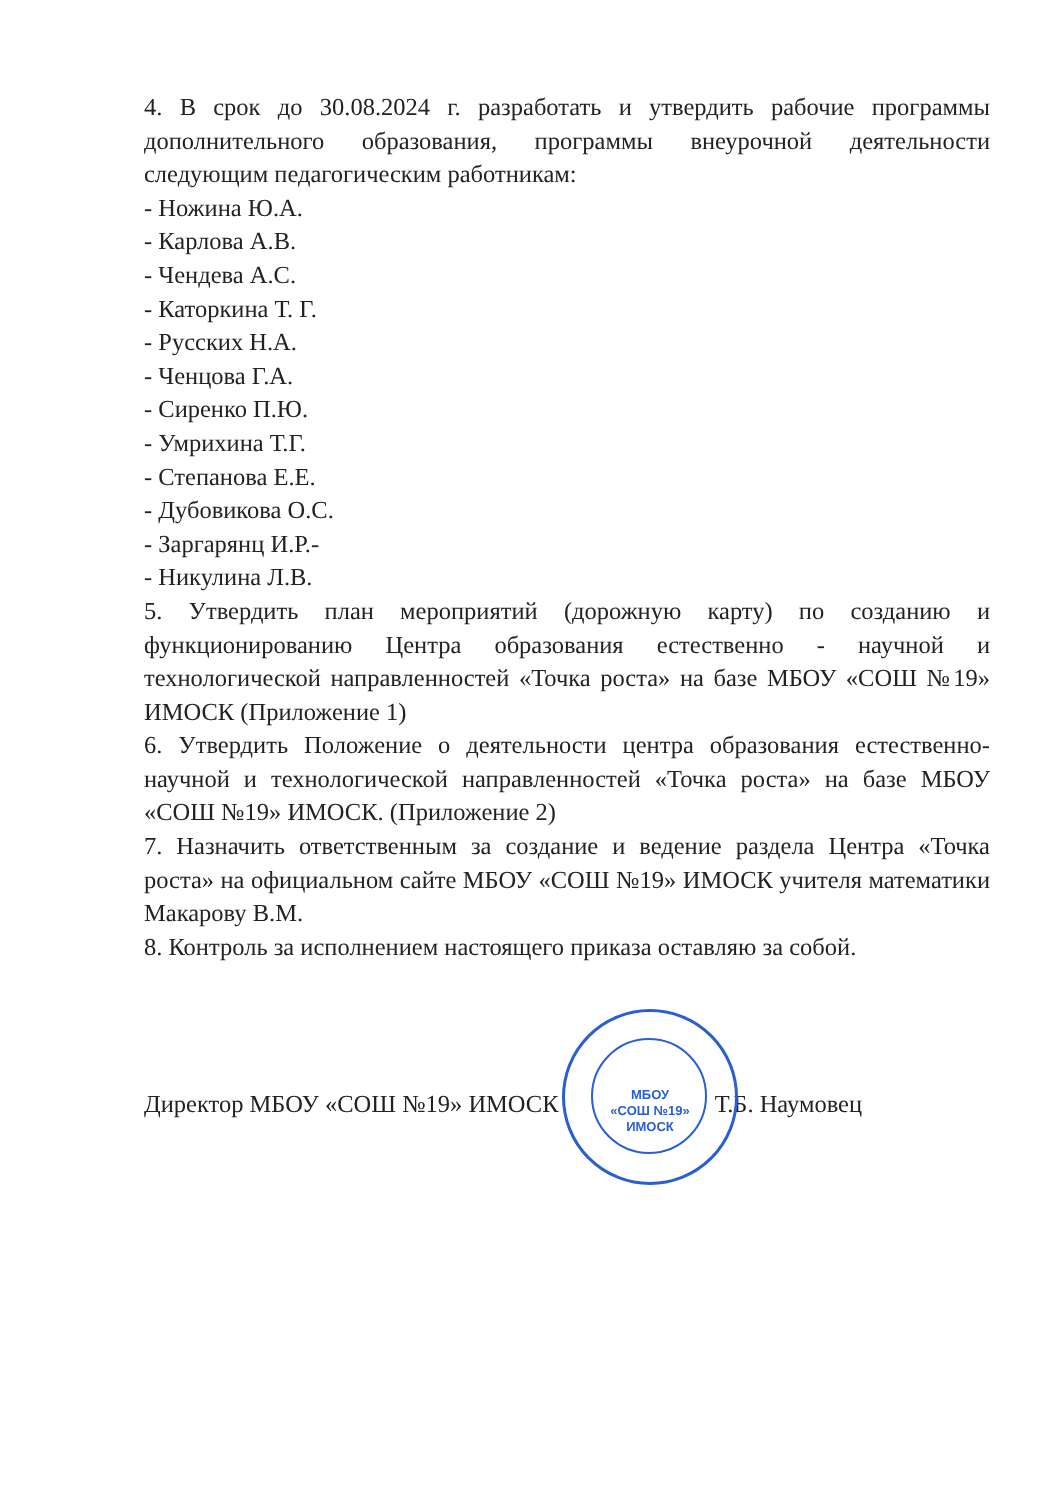4. В срок до 30.08.2024 г. разработать и утвердить рабочие программы дополнительного образования, программы внеурочной деятельности следующим педагогическим работникам:
- Ножина Ю.А.
- Карлова А.В.
- Чендева А.С.
- Каторкина Т. Г.
- Русских Н.А.
- Ченцова Г.А.
- Сиренко П.Ю.
- Умрихина Т.Г.
- Степанова Е.Е.
- Дубовикова О.С.
- Заргарянц И.Р.-
- Никулина Л.В.
5. Утвердить план мероприятий (дорожную карту) по созданию и функционированию Центра образования естественно - научной и технологической направленностей «Точка роста» на базе МБОУ «СОШ №19» ИМОСК (Приложение 1)
6. Утвердить Положение о деятельности центра образования естественно-научной и технологической направленностей «Точка роста» на базе МБОУ «СОШ №19» ИМОСК. (Приложение 2)
7. Назначить ответственным за создание и ведение раздела Центра «Точка роста» на официальном сайте МБОУ «СОШ №19» ИМОСК учителя математики Макарову В.М.
8. Контроль за исполнением настоящего приказа оставляю за собой.
Директор МБОУ «СОШ №19» ИМОСК Т.Б. Наумовец
МБОУ
«СОШ №19»
ИМОСК